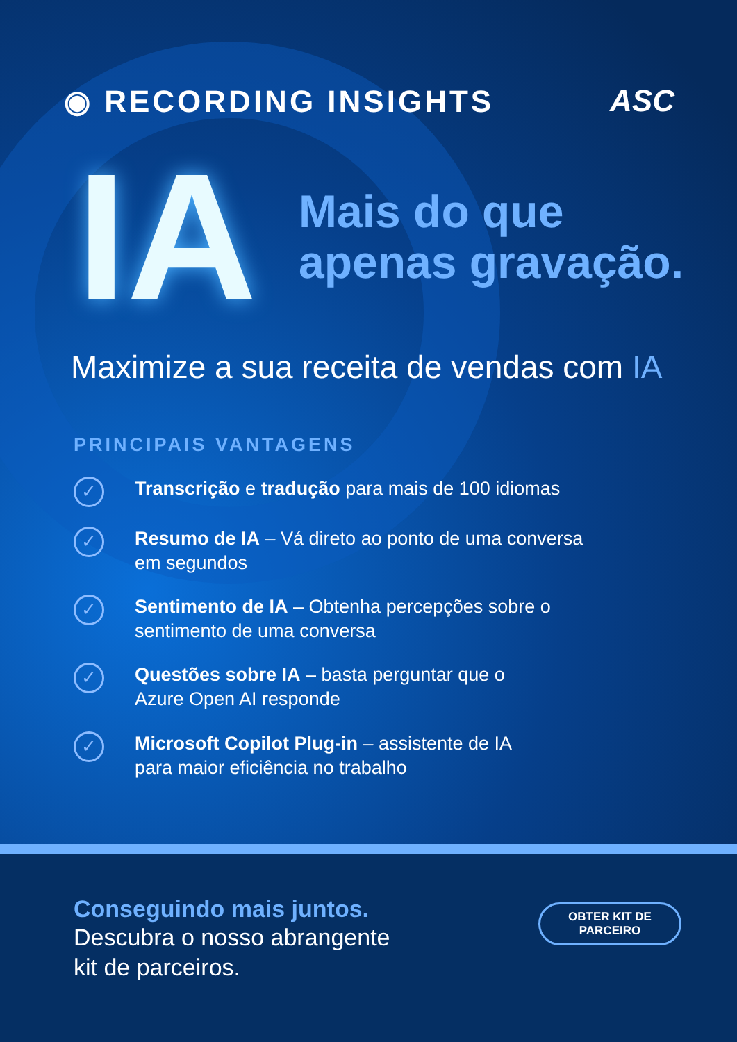◉ RECORDING INSIGHTS ASC
IA
Mais do que
apenas gravação.
Maximize a sua receita de vendas com IA
PRINCIPAIS VANTAGENS
✓
Transcrição e tradução para mais de 100 idiomas
✓
Resumo de IA – Vá direto ao ponto de uma conversa
em segundos
✓
Sentimento de IA – Obtenha percepções sobre o
sentimento de uma conversa
✓
Questões sobre IA – basta perguntar que o
Azure Open AI responde
✓
Microsoft Copilot Plug-in – assistente de IA
para maior eficiência no trabalho
Conseguindo mais juntos.
Descubra o nosso abrangente
kit de parceiros.
OBTER KIT DE
PARCEIRO